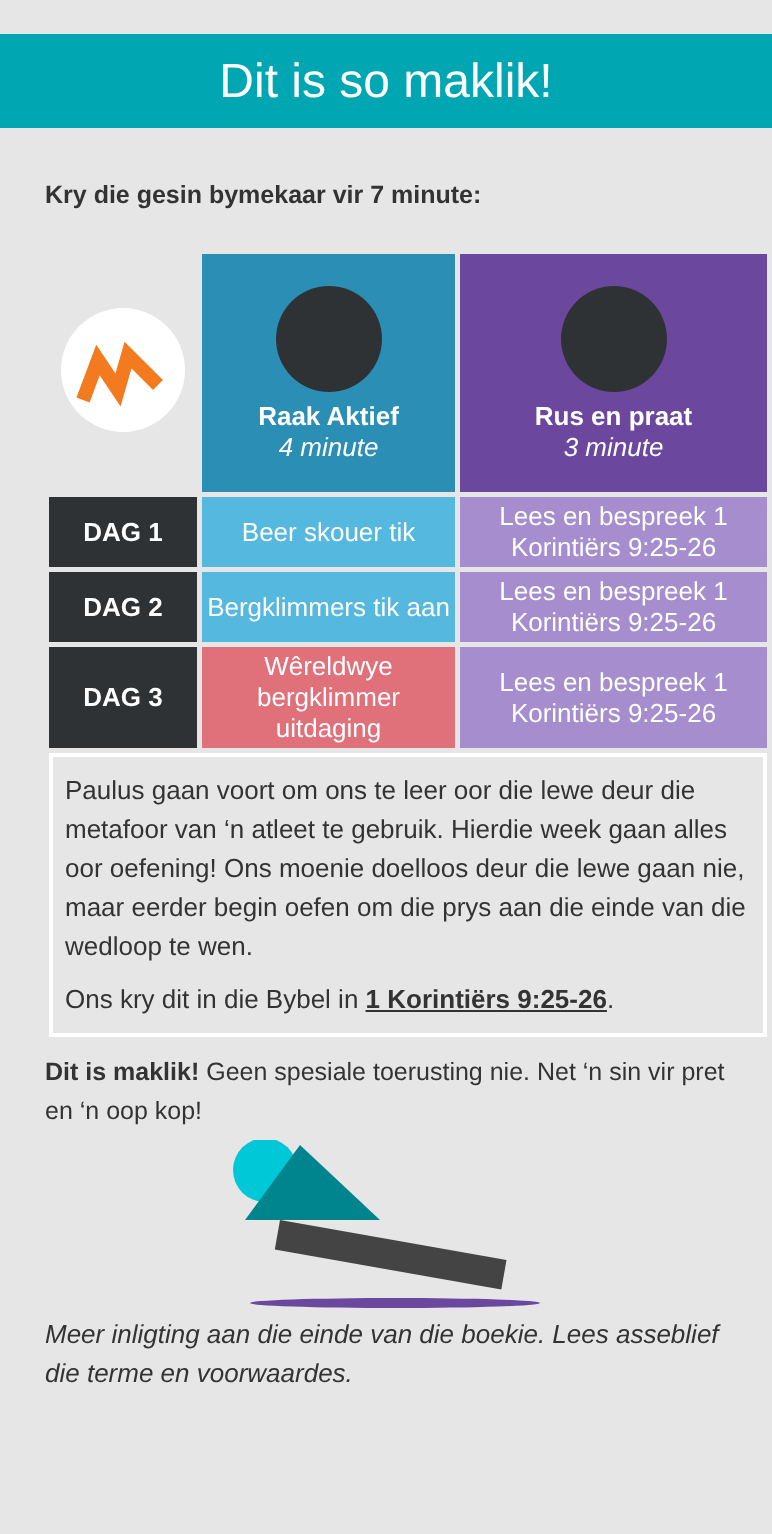Dit is so maklik!
Kry die gesin bymekaar vir 7 minute:
| | Raak Aktief 4 minute | Rus en praat 3 minute |
| DAG 1 | Beer skouer tik | Lees en bespreek 1 Korintiërs 9:25-26 |
| DAG 2 | Bergklimmers tik aan | Lees en bespreek 1 Korintiërs 9:25-26 |
| DAG 3 | Wêreldwye bergklimmer uitdaging | Lees en bespreek 1 Korintiërs 9:25-26 |
| Paulus gaan voort om ons te leer oor die lewe deur die metafoor van ‘n atleet te gebruik. Hierdie week gaan alles oor oefening! Ons moenie doelloos deur die lewe gaan nie, maar eerder begin oefen om die prys aan die einde van die wedloop te wen. Ons kry dit in die Bybel in 1 Korintiërs 9:25-26 . | | |
Dit is maklik! Geen spesiale toerusting nie. Net ‘n sin vir pret en ‘n oop kop!
Meer inligting aan die einde van die boekie. Lees asseblief die terme en voorwaardes.